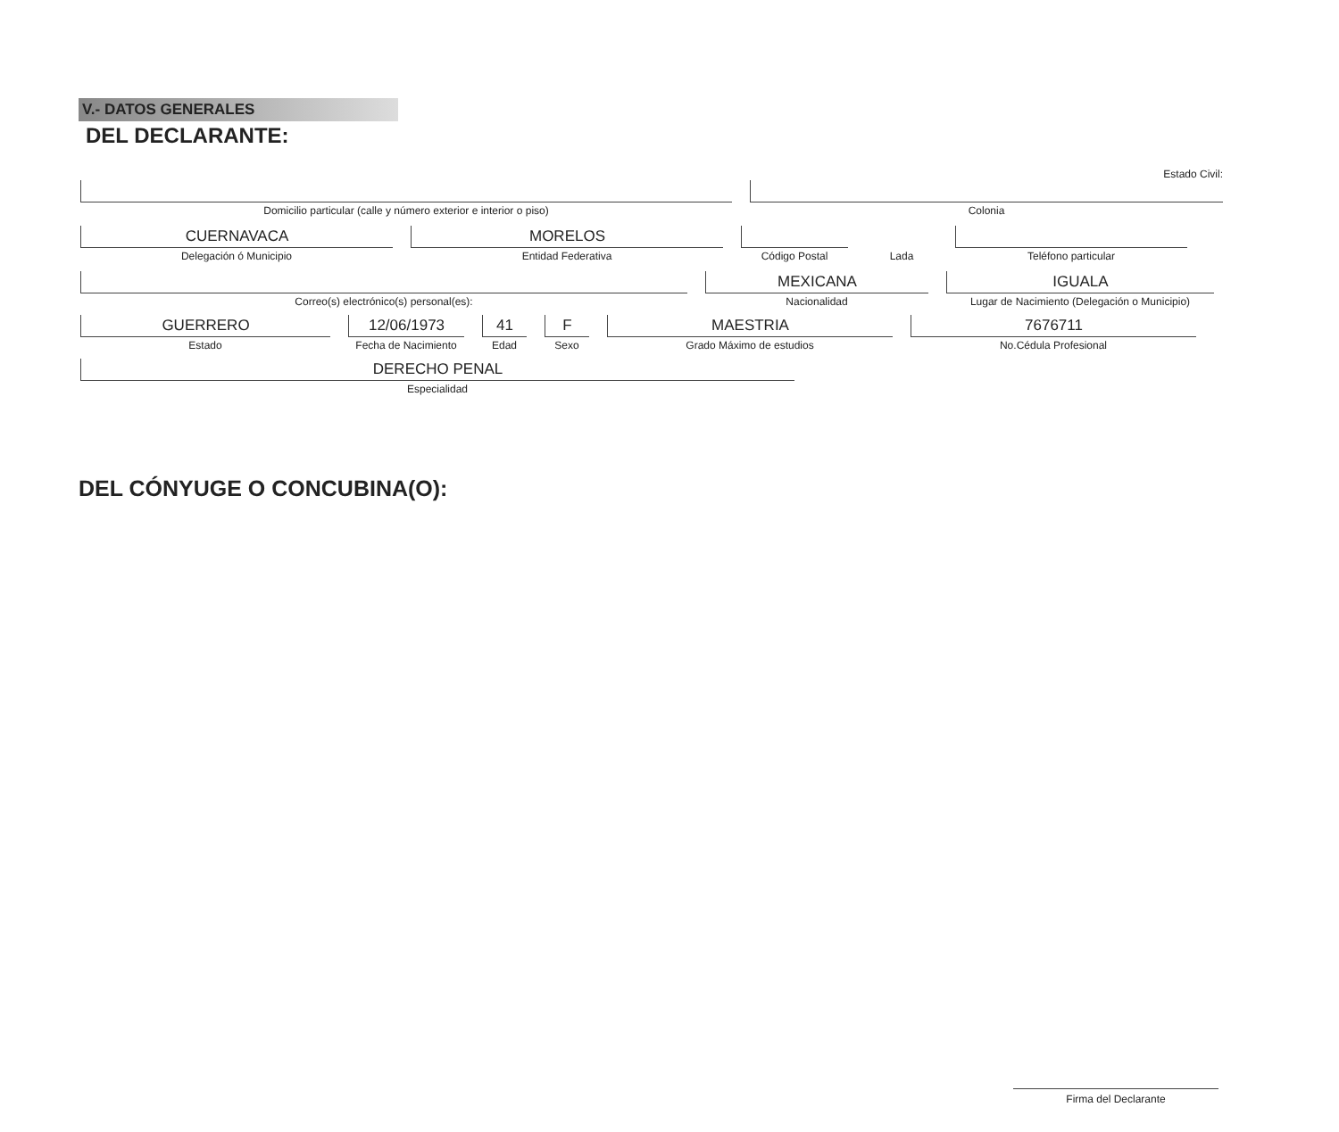V.- DATOS GENERALES
DEL DECLARANTE:
Domicilio particular (calle y número exterior e interior o piso)
Estado Civil:
Colonia
CUERNAVACA
Delegación ó Municipio
MORELOS
Entidad Federativa
Código Postal
Lada
Teléfono particular
Correo(s) electrónico(s) personal(es):
MEXICANA
Nacionalidad
IGUALA
Lugar de Nacimiento (Delegación o Municipio)
GUERRERO
Estado
12/06/1973
Fecha de Nacimiento
41
Edad
F
Sexo
MAESTRIA
Grado Máximo de estudios
7676711
No.Cédula Profesional
DERECHO PENAL
Especialidad
DEL CÓNYUGE O CONCUBINA(O):
Firma del Declarante